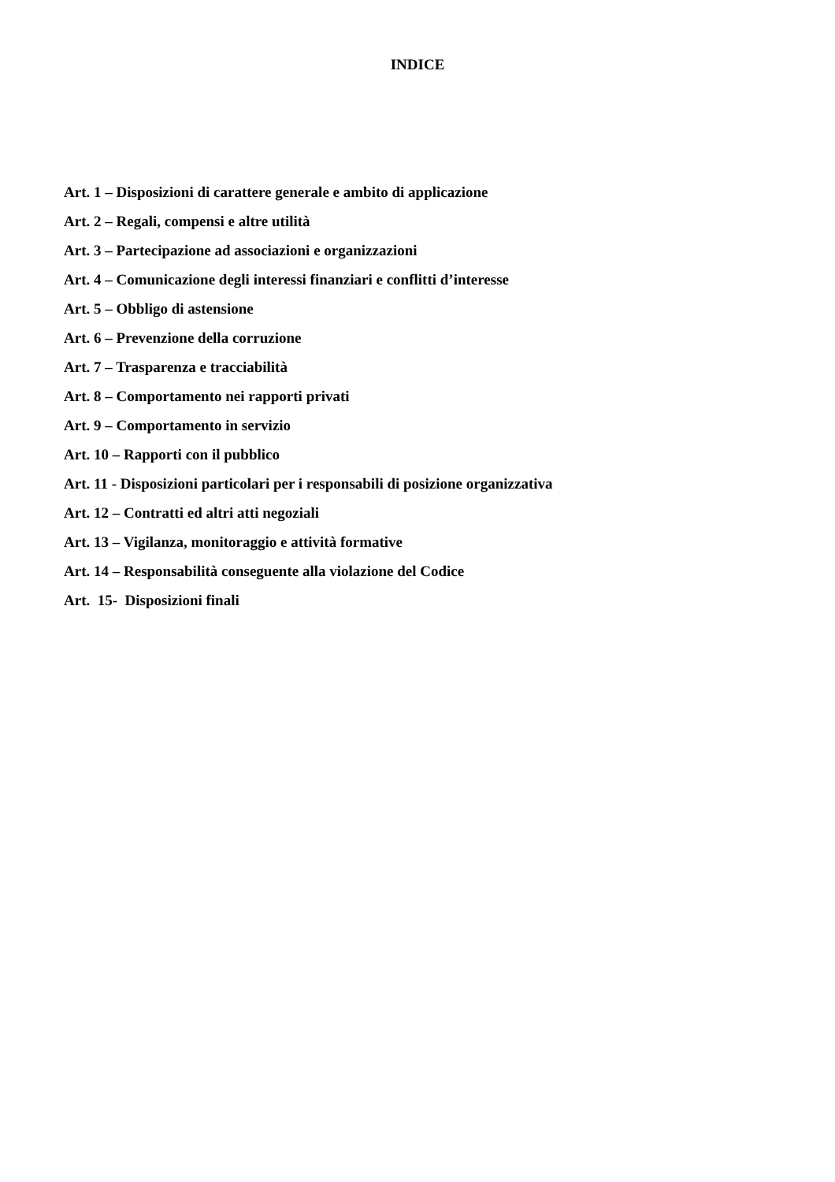INDICE
Art. 1 – Disposizioni di carattere generale e ambito di applicazione
Art. 2 – Regali, compensi e altre utilità
Art. 3 – Partecipazione ad associazioni e organizzazioni
Art. 4 – Comunicazione degli interessi finanziari e conflitti d’interesse
Art. 5 – Obbligo di astensione
Art. 6 – Prevenzione della corruzione
Art. 7 – Trasparenza e tracciabilità
Art. 8 – Comportamento nei rapporti privati
Art. 9 – Comportamento in servizio
Art. 10 – Rapporti con il pubblico
Art. 11 - Disposizioni particolari per i responsabili di posizione organizzativa
Art. 12 – Contratti ed altri atti negoziali
Art. 13 – Vigilanza, monitoraggio e attività formative
Art. 14 – Responsabilità conseguente alla violazione del Codice
Art. 15- Disposizioni finali